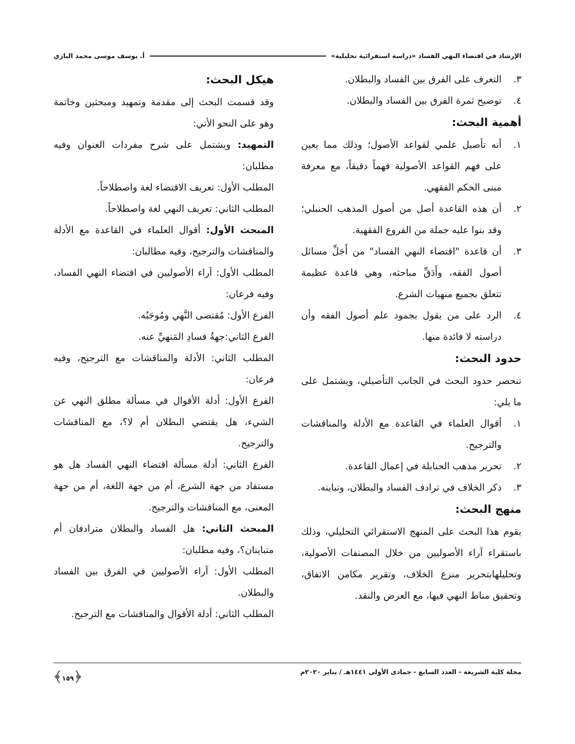الإرشاد في اقتضاء النهي الفساد «دراسة استقرائية تحليلية» أ. يوسف موسى محمد البازي
٣. التعرف على الفرق بين الفساد والبطلان.
٤. توضيح ثمرة الفرق بين الفساد والبطلان.
أهمية البحث:
١. أنه تأصيل علمي لقواعد الأصول؛ وذلك مما يعين على فهم القواعد الأصولية فهماً دقيقاً، مع معرفة مبنى الحكم الفقهي.
٢. أن هذه القاعدة أصل من أصول المذهب الحنبلي؛ وقد بنوا عليه جملة من الفروع الفقهية.
٣. أن قاعدة "اقتضاء النهي الفساد" من أَجَلِّ مسائل أصول الفقه، وأَدَقِّ مباحثه، وهي قاعدة عظيمة تتعلق بجميع منهيات الشرع.
٤. الرد على من يقول بجمود علم أصول الفقه وأن دراسته لا فائدة منها.
حدود البحث:
تنحصر حدود البحث في الجانب التأصيلي، ويشتمل على ما يلي:
١. أقوال العلماء في القاعدة مع الأدلة والمناقشات والترجيح.
٢. تحرير مذهب الحنابلة في إعمال القاعدة.
٣. ذكر الخلاف في ترادف الفساد والبطلان، وتباينه.
منهج البحث:
يقوم هذا البحث على المنهج الاستقرائي التحليلي، وذلك باستقراء آراء الأصوليين من خلال المصنفات الأصولية، وتحليلهابتحرير منزع الخلاف، وتقرير مكامن الاتفاق، وتحقيق مناط النهي فيها، مع العرض والنقد.
هيكل البحث:
وقد قسمت البحث إلى مقدمة وتمهيد ومبحثين وخاتمة وهو على النحو الأتي:
التمهيد: ويشتمل على شرح مفردات العنوان وفيه مطلبان:
المطلب الأول: تعريف الاقتضاء لغة واصطلاحاً.
المطلب الثاني: تعريف النهي لغة واصطلاحاً.
المبحث الأول: أقوال العلماء في القاعدة مع الأدلة والمناقشات والترجيح، وفيه مطالبان:
المطلب الأول: آراء الأصوليين في اقتضاء النهي الفساد، وفيه فرعان:
الفرع الأول: مُقتضى النَّهي ومُوجَبُه.
الفرع الثاني:جهةُ فسادِ المَنهيِّ عنه.
المطلب الثاني: الأدلة والمناقشات مع الترجيح، وفيه فرعان:
الفرع الأول: أدلة الأقوال في مسألة مطلق النهي عن الشيء، هل يقتضي البطلان أم لا؟، مع المناقشات والترجيح.
الفرع الثاني: أدلة مسألة اقتضاء النهي الفساد هل هو مستفاد من جهة الشرع، أم من جهة اللغة، أم من جهة المعنى، مع المناقشات والترجيح.
المبحث الثاني: هل الفساد والبطلان مترادفان أم متباينان؟، وفيه مطلبان:
المطلب الأول: آراء الأصوليين في الفرق بين الفساد والبطلان.
المطلب الثاني: أدلة الأقوال والمناقشات مع الترجيح.
مجلة كلية الشريعة - العدد السابع - جمادى الأولى ١٤٤١هـ / يناير ٢٠٢٠م ﴿١٥٩﴾